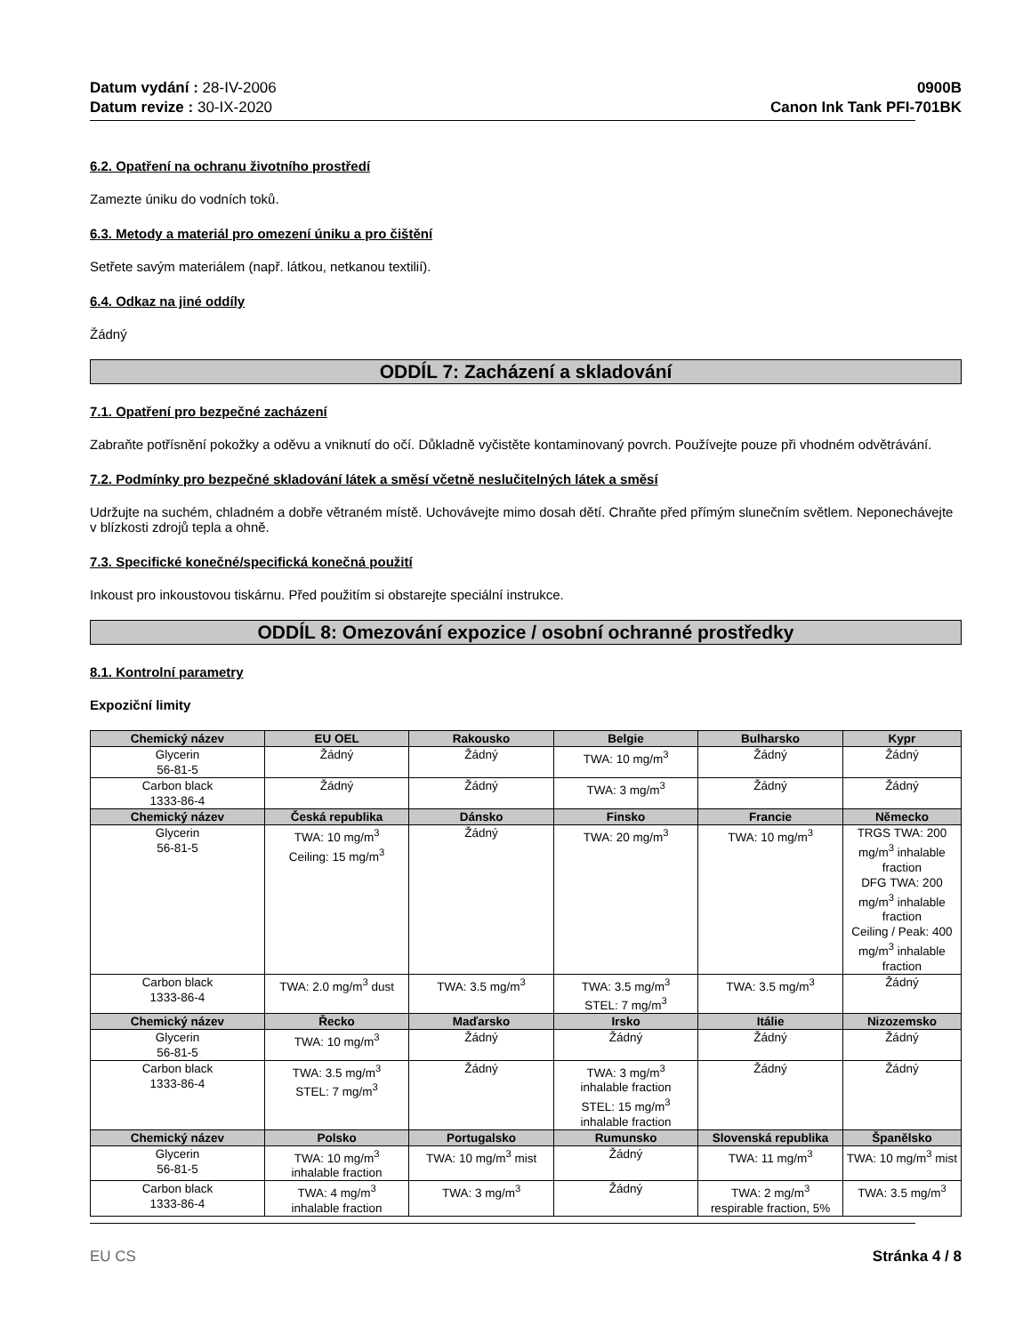Datum vydání : 28-IV-2006
Datum revize : 30-IX-2020
0900B
Canon Ink Tank PFI-701BK
6.2. Opatření na ochranu životního prostředí
Zamezte úniku do vodních toků.
6.3. Metody a materiál pro omezení úniku a pro čištění
Setřete savým materiálem (např. látkou, netkanou textilií).
6.4. Odkaz na jiné oddíly
Žádný
ODDÍL 7: Zacházení a skladování
7.1. Opatření pro bezpečné zacházení
Zabraňte potřísnění pokožky a oděvu a vniknutí do očí. Důkladně vyčistěte kontaminovaný povrch. Používejte pouze při vhodném odvětrávání.
7.2. Podmínky pro bezpečné skladování látek a směsí včetně neslučitelných látek a směsí
Udržujte na suchém, chladném a dobře větraném místě. Uchovávejte mimo dosah dětí. Chraňte před přímým slunečním světlem. Neponechávejte v blízkosti zdrojů tepla a ohně.
7.3. Specifické konečné/specifická konečná použití
Inkoust pro inkoustovou tiskárnu. Před použitím si obstarejte speciální instrukce.
ODDÍL 8: Omezování expozice / osobní ochranné prostředky
8.1. Kontrolní parametry
Expoziční limity
| Chemický název | EU OEL | Rakousko | Belgie | Bulharsko | Kypr |
| --- | --- | --- | --- | --- | --- |
| Glycerin 56-81-5 | Žádný | Žádný | TWA: 10 mg/m<sup>3</sup> | Žádný | Žádný |
| Carbon black 1333-86-4 | Žádný | Žádný | TWA: 3 mg/m<sup>3</sup> | Žádný | Žádný |
| Chemický název | Česká republika | Dánsko | Finsko | Francie | Německo |
| Glycerin 56-81-5 | TWA: 10 mg/m<sup>3</sup> Ceiling: 15 mg/m<sup>3</sup> | Žádný | TWA: 20 mg/m<sup>3</sup> | TWA: 10 mg/m<sup>3</sup> | TRGS TWA: 200 mg/m<sup>3</sup> inhalable fraction DFG TWA: 200 mg/m<sup>3</sup> inhalable fraction Ceiling / Peak: 400 mg/m<sup>3</sup> inhalable fraction |
| Carbon black 1333-86-4 | TWA: 2.0 mg/m<sup>3</sup> dust | TWA: 3.5 mg/m<sup>3</sup> | TWA: 3.5 mg/m<sup>3</sup> STEL: 7 mg/m<sup>3</sup> | TWA: 3.5 mg/m<sup>3</sup> | Žádný |
| Chemický název | Řecko | Maďarsko | Irsko | Itálie | Nizozemsko |
| Glycerin 56-81-5 | TWA: 10 mg/m<sup>3</sup> | Žádný | Žádný | Žádný | Žádný |
| Carbon black 1333-86-4 | TWA: 3.5 mg/m<sup>3</sup> STEL: 7 mg/m<sup>3</sup> | Žádný | TWA: 3 mg/m<sup>3</sup> inhalable fraction STEL: 15 mg/m<sup>3</sup> inhalable fraction | Žádný | Žádný |
| Chemický název | Polsko | Portugalsko | Rumunsko | Slovenská republika | Španělsko |
| Glycerin 56-81-5 | TWA: 10 mg/m<sup>3</sup> inhalable fraction | TWA: 10 mg/m<sup>3</sup> mist | Žádný | TWA: 11 mg/m<sup>3</sup> | TWA: 10 mg/m<sup>3</sup> mist |
| Carbon black 1333-86-4 | TWA: 4 mg/m<sup>3</sup> inhalable fraction | TWA: 3 mg/m<sup>3</sup> | Žádný | TWA: 2 mg/m<sup>3</sup> respirable fraction, 5% | TWA: 3.5 mg/m<sup>3</sup> |
EU CS Stránka 4 / 8